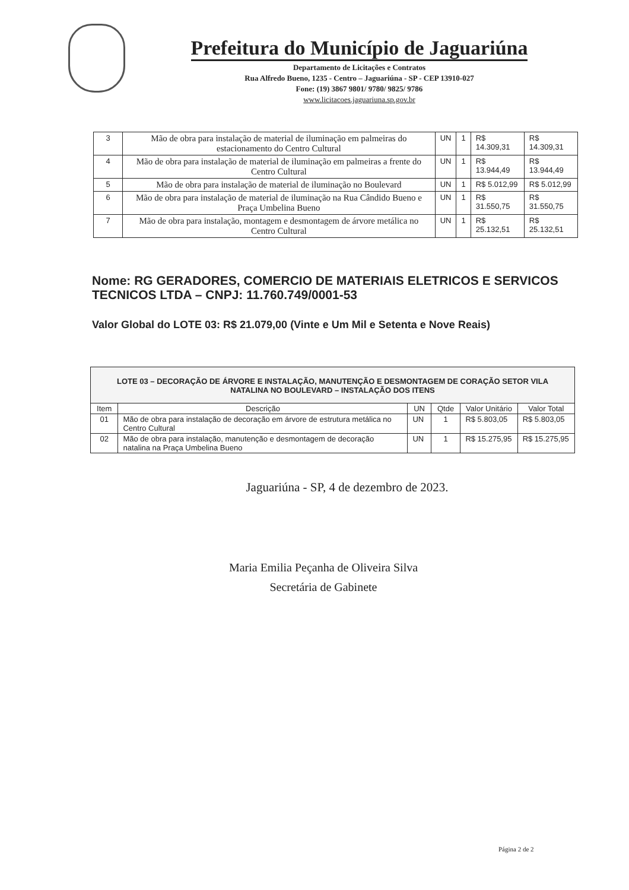Prefeitura do Município de Jaguariúna
Departamento de Licitações e Contratos
Rua Alfredo Bueno, 1235 - Centro – Jaguariúna - SP - CEP 13910-027
Fone: (19) 3867 9801/ 9780/ 9825/ 9786
www.licitacoes.jaguariuna.sp.gov.br
| 3 | Mão de obra para instalação de material de iluminação em palmeiras do estacionamento do Centro Cultural | UN | 1 | R$ 14.309,31 | R$ 14.309,31 |
| 4 | Mão de obra para instalação de material de iluminação em palmeiras a frente do Centro Cultural | UN | 1 | R$ 13.944,49 | R$ 13.944,49 |
| 5 | Mão de obra para instalação de material de iluminação no Boulevard | UN | 1 | R$ 5.012,99 | R$ 5.012,99 |
| 6 | Mão de obra para instalação de material de iluminação na Rua Cândido Bueno e Praça Umbelina Bueno | UN | 1 | R$ 31.550,75 | R$ 31.550,75 |
| 7 | Mão de obra para instalação, montagem e desmontagem de árvore metálica no Centro Cultural | UN | 1 | R$ 25.132,51 | R$ 25.132,51 |
Nome: RG GERADORES, COMERCIO DE MATERIAIS ELETRICOS E SERVICOS TECNICOS LTDA – CNPJ: 11.760.749/0001-53
Valor Global do LOTE 03: R$ 21.079,00 (Vinte e Um Mil e Setenta e Nove Reais)
| LOTE 03 – DECORAÇÃO DE ÁRVORE E INSTALAÇÃO, MANUTENÇÃO E DESMONTAGEM DE CORAÇÃO SETOR VILA NATALINA NO BOULEVARD – INSTALAÇÃO DOS ITENS | | | | | |
| --- | --- | --- | --- | --- | --- |
| Item | Descrição | UN | Qtde | Valor Unitário | Valor Total |
| 01 | Mão de obra para instalação de decoração em árvore de estrutura metálica no Centro Cultural | UN | 1 | R$ 5.803,05 | R$ 5.803,05 |
| 02 | Mão de obra para instalação, manutenção e desmontagem de decoração natalina na Praça Umbelina Bueno | UN | 1 | R$ 15.275,95 | R$ 15.275,95 |
Jaguariúna - SP, 4 de dezembro de 2023.
Maria Emilia Peçanha de Oliveira Silva
Secretária de Gabinete
Página 2 de 2